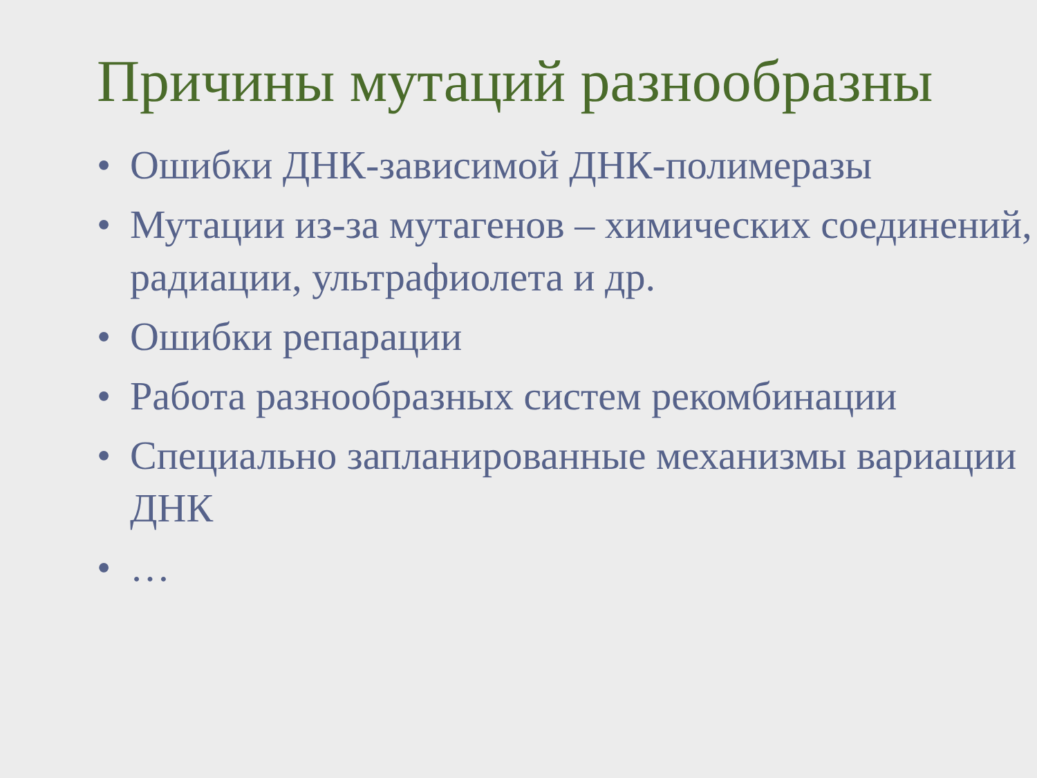Причины мутаций разнообразны
• Ошибки ДНК-зависимой ДНК-полимеразы
• Мутации из-за мутагенов – химических соединений, радиации, ультрафиолета и др.
• Ошибки репарации
• Работа разнообразных систем рекомбинации
• Специально запланированные механизмы вариации ДНК
• …